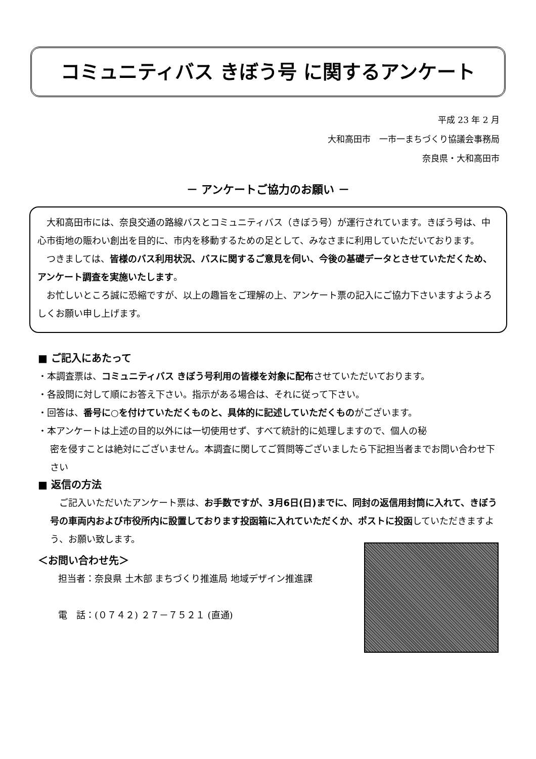コミュニティバス きぼう号 に関するアンケート
平成 23 年 2 月
大和高田市　一市一まちづくり協議会事務局
奈良県・大和高田市
－ アンケートご協力のお願い －
　大和高田市には、奈良交通の路線バスとコミュニティバス（きぼう号）が運行されています。きぼう号は、中心市街地の賑わい創出を目的に、市内を移動するための足として、みなさまに利用していただいております。
　つきましては、皆様のバス利用状況、バスに関するご意見を伺い、今後の基礎データとさせていただくため、アンケート調査を実施いたします。
　お忙しいところ誠に恐縮ですが、以上の趣旨をご理解の上、アンケート票の記入にご協力下さいますようよろしくお願い申し上げます。
■ ご記入にあたって
・本調査票は、コミュニティバス きぼう号利用の皆様を対象に配布させていただいております。
・各設問に対して順にお答え下さい。指示がある場合は、それに従って下さい。
・回答は、番号に○を付けていただくものと、具体的に記述していただくものがございます。
・本アンケートは上述の目的以外には一切使用せず、すべて統計的に処理しますので、個人の秘
密を侵すことは絶対にございません。本調査に関してご質問等ございましたら下記担当者までお問い合わせ下さい
■ 返信の方法
　ご記入いただいたアンケート票は、お手数ですが、3月6日(日)までに、同封の返信用封筒に入れて、きぼう号の車両内および市役所内に設置しております投函箱に入れていただくか、ポストに投函していただきますよう、お願い致します。
＜お問い合わせ先＞
担当者：奈良県 土木部 まちづくり推進局 地域デザイン推進課
電　話：(０７４２) ２７－７５２１ (直通)